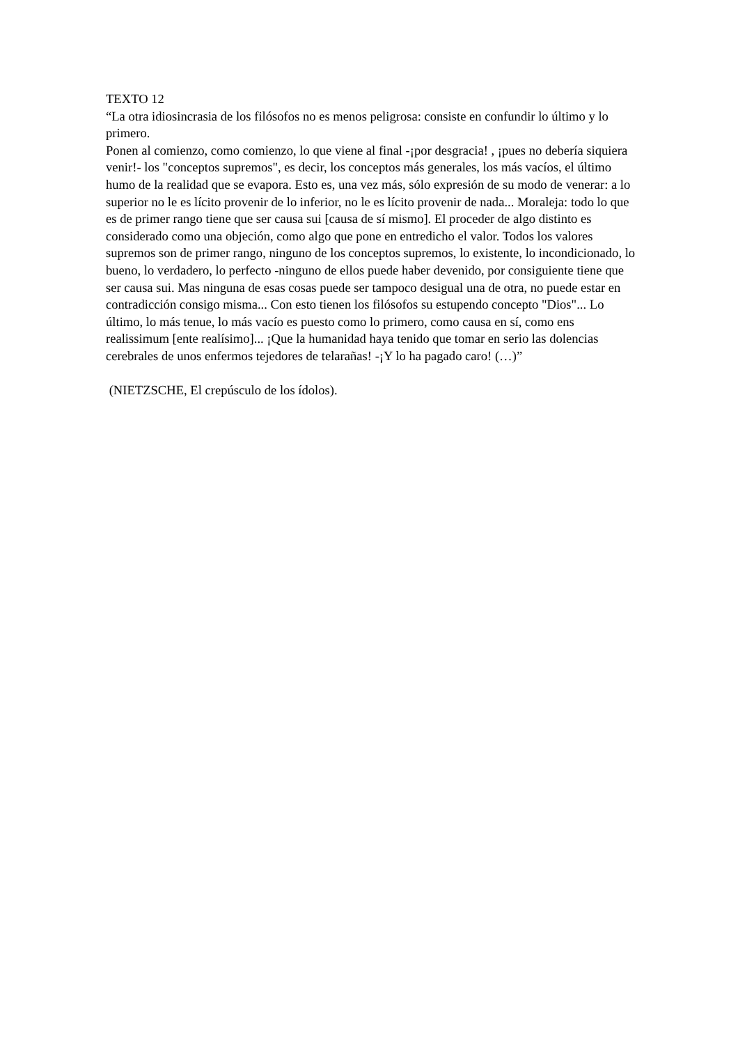TEXTO 12
“La otra idiosincrasia de los filósofos no es menos peligrosa: consiste en confundir lo último y lo primero.
Ponen al comienzo, como comienzo, lo que viene al final -¡por desgracia! , ¡pues no debería siquiera venir!- los "conceptos supremos", es decir, los conceptos más generales, los más vacíos, el último humo de la realidad que se evapora. Esto es, una vez más, sólo expresión de su modo de venerar: a lo superior no le es lícito provenir de lo inferior, no le es lícito provenir de nada... Moraleja: todo lo que es de primer rango tiene que ser causa sui [causa de sí mismo]. El proceder de algo distinto es considerado como una objeción, como algo que pone en entredicho el valor. Todos los valores supremos son de primer rango, ninguno de los conceptos supremos, lo existente, lo incondicionado, lo bueno, lo verdadero, lo perfecto -ninguno de ellos puede haber devenido, por consiguiente tiene que ser causa sui. Mas ninguna de esas cosas puede ser tampoco desigual una de otra, no puede estar en contradicción consigo misma... Con esto tienen los filósofos su estupendo concepto "Dios"... Lo último, lo más tenue, lo más vacío es puesto como lo primero, como causa en sí, como ens realissimum [ente realísimo]... ¡Que la humanidad haya tenido que tomar en serio las dolencias cerebrales de unos enfermos tejedores de telarañas! -¡Y lo ha pagado caro! (…)”
(NIETZSCHE, El crepúsculo de los ídolos).